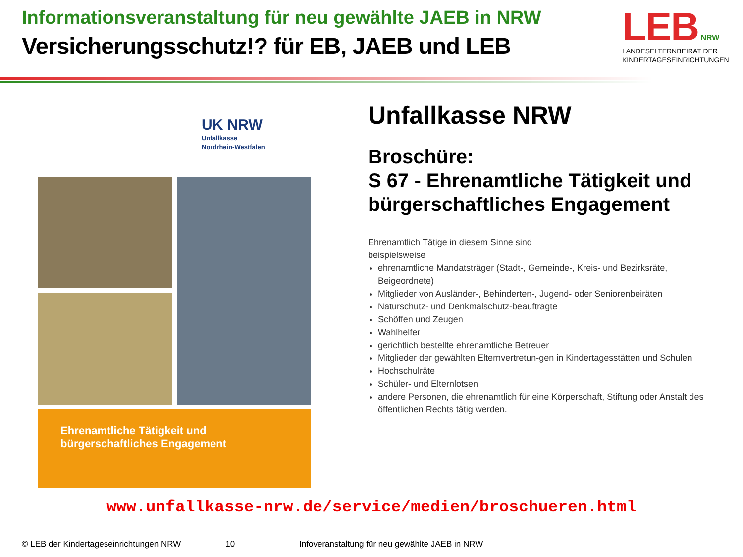Informationsveranstaltung für neu gewählte JAEB in NRW
Versicherungsschutz!? für EB, JAEB und LEB
LEB NRW
LANDESELTERNBEIRAT DER
KINDERTAGESEINRICHTUNGEN
UK NRW
Unfallkasse
Nordrhein-Westfalen
Ehrenamtliche Tätigkeit und
bürgerschaftliches Engagement
Unfallkasse NRW
Broschüre:
S 67 - Ehrenamtliche Tätigkeit und bürgerschaftliches Engagement
Ehrenamtlich Tätige in diesem Sinne sind
beispielsweise
ehrenamtliche Mandatsträger (Stadt-, Gemeinde-, Kreis- und Bezirksräte, Beigeordnete)
Mitglieder von Ausländer-, Behinderten-, Jugend- oder Seniorenbeiräten
Naturschutz- und Denkmalschutz-beauftragte
Schöffen und Zeugen
Wahlhelfer
gerichtlich bestellte ehrenamtliche Betreuer
Mitglieder der gewählten Elternvertretun-gen in Kindertagesstätten und Schulen
Hochschulräte
Schüler- und Elternlotsen
andere Personen, die ehrenamtlich für eine Körperschaft, Stiftung oder Anstalt des öffentlichen Rechts tätig werden.
www.unfallkasse-nrw.de/service/medien/broschueren.html
© LEB der Kindertageseinrichtungen NRW 10 Infoveranstaltung für neu gewählte JAEB in NRW